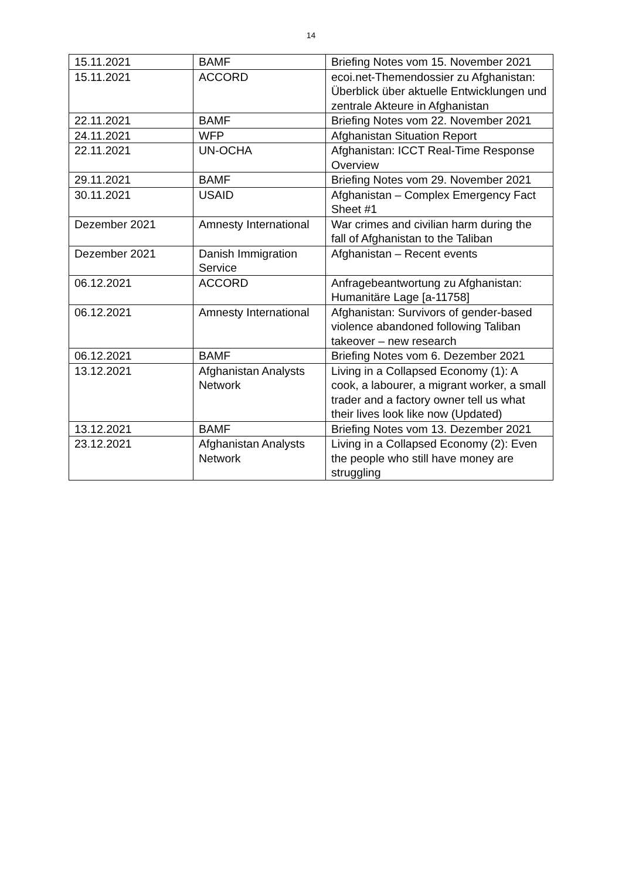14
| 15.11.2021 | BAMF | Briefing Notes vom 15. November 2021 |
| 15.11.2021 | ACCORD | ecoi.net-Themendossier zu Afghanistan: Überblick über aktuelle Entwicklungen und zentrale Akteure in Afghanistan |
| 22.11.2021 | BAMF | Briefing Notes vom 22. November 2021 |
| 24.11.2021 | WFP | Afghanistan Situation Report |
| 22.11.2021 | UN-OCHA | Afghanistan: ICCT Real-Time Response Overview |
| 29.11.2021 | BAMF | Briefing Notes vom 29. November 2021 |
| 30.11.2021 | USAID | Afghanistan – Complex Emergency Fact Sheet #1 |
| Dezember 2021 | Amnesty International | War crimes and civilian harm during the fall of Afghanistan to the Taliban |
| Dezember 2021 | Danish Immigration Service | Afghanistan – Recent events |
| 06.12.2021 | ACCORD | Anfragebeantwortung zu Afghanistan: Humanitäre Lage [a-11758] |
| 06.12.2021 | Amnesty International | Afghanistan: Survivors of gender-based violence abandoned following Taliban takeover – new research |
| 06.12.2021 | BAMF | Briefing Notes vom 6. Dezember 2021 |
| 13.12.2021 | Afghanistan Analysts Network | Living in a Collapsed Economy (1): A cook, a labourer, a migrant worker, a small trader and a factory owner tell us what their lives look like now (Updated) |
| 13.12.2021 | BAMF | Briefing Notes vom 13. Dezember 2021 |
| 23.12.2021 | Afghanistan Analysts Network | Living in a Collapsed Economy (2): Even the people who still have money are struggling |